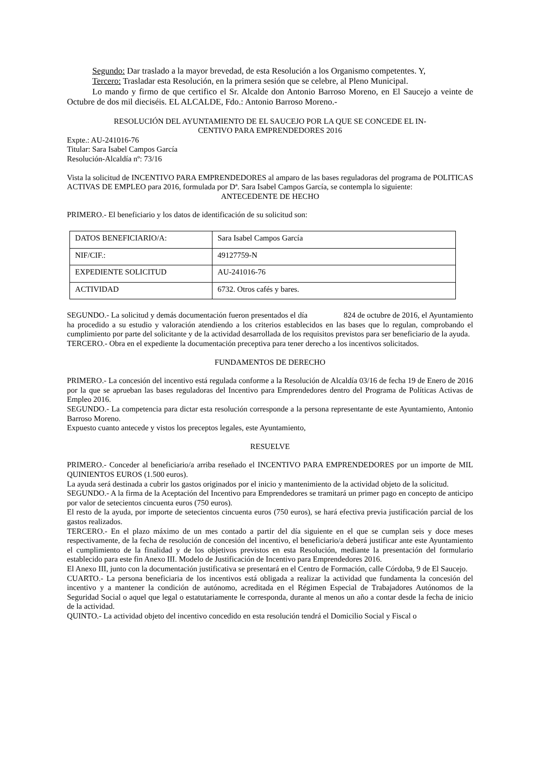Segundo: Dar traslado a la mayor brevedad, de esta Resolución a los Organismo competentes. Y,
Tercero: Trasladar esta Resolución, en la primera sesión que se celebre, al Pleno Municipal.
Lo mando y firmo de que certifico el Sr. Alcalde don Antonio Barroso Moreno, en El Saucejo a veinte de Octubre de dos mil dieciséis. EL ALCALDE, Fdo.: Antonio Barroso Moreno.-
RESOLUCIÓN DEL AYUNTAMIENTO DE EL SAUCEJO POR LA QUE SE CONCEDE EL IN-
CENTIVO PARA EMPRENDEDORES 2016
Expte.: AU-241016-76
Titular: Sara Isabel Campos García
Resolución-Alcaldía nº: 73/16
Vista la solicitud de INCENTIVO PARA EMPRENDEDORES al amparo de las bases reguladoras del programa de POLITICAS ACTIVAS DE EMPLEO para 2016, formulada por Dª. Sara Isabel Campos García, se contempla lo siguiente:
ANTECEDENTE DE HECHO
PRIMERO.- El beneficiario y los datos de identificación de su solicitud son:
| DATOS BENEFICIARIO/A: | Sara Isabel Campos García |
| NIF/CIF.: | 49127759-N |
| EXPEDIENTE SOLICITUD | AU-241016-76 |
| ACTIVIDAD | 6732. Otros cafés y bares. |
SEGUNDO.- La solicitud y demás documentación fueron presentados el día 824 de octubre de 2016, el Ayuntamiento ha procedido a su estudio y valoración atendiendo a los criterios establecidos en las bases que lo regulan, comprobando el cumplimiento por parte del solicitante y de la actividad desarrollada de los requisitos previstos para ser beneficiario de la ayuda.
TERCERO.- Obra en el expediente la documentación preceptiva para tener derecho a los incentivos solicitados.
FUNDAMENTOS DE DERECHO
PRIMERO.- La concesión del incentivo está regulada conforme a la Resolución de Alcaldía 03/16 de fecha 19 de Enero de 2016 por la que se aprueban las bases reguladoras del Incentivo para Emprendedores dentro del Programa de Políticas Activas de Empleo 2016.
SEGUNDO.- La competencia para dictar esta resolución corresponde a la persona representante de este Ayuntamiento, Antonio Barroso Moreno.
Expuesto cuanto antecede y vistos los preceptos legales, este Ayuntamiento,
RESUELVE
PRIMERO.- Conceder al beneficiario/a arriba reseñado el INCENTIVO PARA EMPRENDEDORES por un importe de MIL QUINIENTOS EUROS (1.500 euros).
La ayuda será destinada a cubrir los gastos originados por el inicio y mantenimiento de la actividad objeto de la solicitud.
SEGUNDO.- A la firma de la Aceptación del Incentivo para Emprendedores se tramitará un primer pago en concepto de anticipo por valor de setecientos cincuenta euros (750 euros).
El resto de la ayuda, por importe de setecientos cincuenta euros (750 euros), se hará efectiva previa justificación parcial de los gastos realizados.
TERCERO.- En el plazo máximo de un mes contado a partir del día siguiente en el que se cumplan seis y doce meses respectivamente, de la fecha de resolución de concesión del incentivo, el beneficiario/a deberá justificar ante este Ayuntamiento el cumplimiento de la finalidad y de los objetivos previstos en esta Resolución, mediante la presentación del formulario establecido para este fin Anexo III. Modelo de Justificación de Incentivo para Emprendedores 2016.
El Anexo III, junto con la documentación justificativa se presentará en el Centro de Formación, calle Córdoba, 9 de El Saucejo.
CUARTO.- La persona beneficiaria de los incentivos está obligada a realizar la actividad que fundamenta la concesión del incentivo y a mantener la condición de autónomo, acreditada en el Régimen Especial de Trabajadores Autónomos de la Seguridad Social o aquel que legal o estatutariamente le corresponda, durante al menos un año a contar desde la fecha de inicio de la actividad.
QUINTO.- La actividad objeto del incentivo concedido en esta resolución tendrá el Domicilio Social y Fiscal o